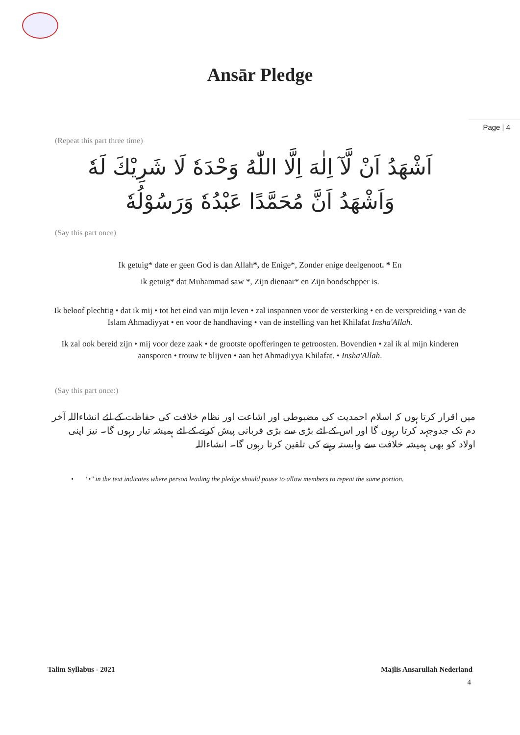Ansār Pledge
Page | 4
(Repeat this part three time)
اَشْهَدُ اَنْ لَّآ اِلٰهَ اِلَّا اللّٰهُ وَحْدَهٗ لَا شَرِيْكَ لَهٗ
وَاَشْهَدُ اَنَّ مُحَمَّدًا عَبْدُهٗ وَرَسُوْلُهٗ
(Say this part once)
Ik getuig* date er geen God is dan Allah*, de Enige*, Zonder enige deelgenoot. * En
ik getuig* dat Muhammad saw *, Zijn dienaar* en Zijn boodschpper is.
Ik beloof plechtig • dat ik mij • tot het eind van mijn leven • zal inspannen voor de versterking • en de verspreiding • van de Islam Ahmadiyyat • en voor de handhaving • van de instelling van het Khilafat Insha'Allah.
Ik zal ook bereid zijn • mij voor deze zaak • de grootste opofferingen te getroosten. Bovendien • zal ik al mijn kinderen aansporen • trouw te blijven • aan het Ahmadiyya Khilafat. • Insha'Allah.
(Say this part once:)
میں اقرار کرتا ہوں کہ اسلام احمدیت کی مضبوطی اور اشاعت اور نظام خلافت کی حفاظت کے لئے انشاءاللہ آخر دم تک جدوجہد کرتا رہوں گا اور اس کے لئے بڑی سے بڑی قربانی پیش کرنے کے لئے ہمیشہ تیار رہوں گا۔ نیز اپنی اولاد کو بھی ہمیشہ خلافت سے وابستہ رہنے کی تلقین کرتا رہوں گا۔ انشاءاللہ
• "•" in the text indicates where person leading the pledge should pause to allow members to repeat the same portion.
Talim Syllabus - 2021 Majlis Ansarullah Nederland
4